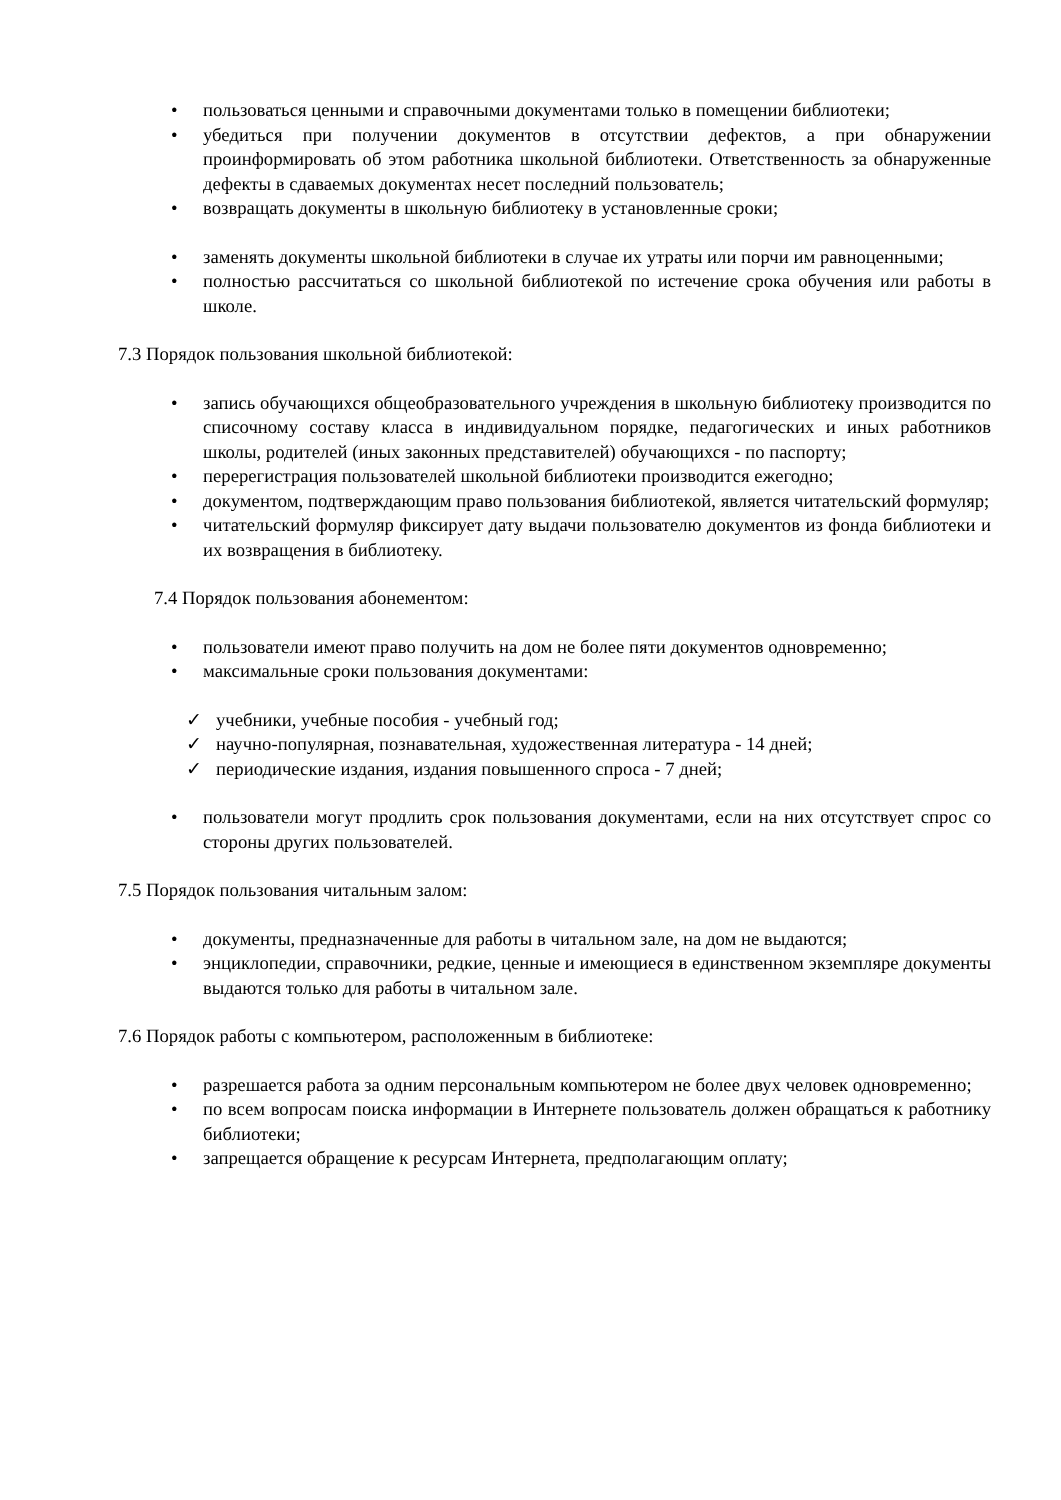• пользоваться ценными и справочными документами только в помещении библиотеки;
• убедиться при получении документов в отсутствии дефектов, а при обнаружении проинформировать об этом работника школьной библиотеки. Ответственность за обнаруженные дефекты в сдаваемых документах несет последний пользователь;
• возвращать документы в школьную библиотеку в установленные сроки;
• заменять документы школьной библиотеки в случае их утраты или порчи им равноценными;
• полностью рассчитаться со школьной библиотекой по истечение срока обучения или работы в школе.
7.3 Порядок пользования школьной библиотекой:
• запись обучающихся общеобразовательного учреждения в школьную библиотеку производится по списочному составу класса в индивидуальном порядке, педагогических и иных работников школы, родителей (иных законных представителей) обучающихся - по паспорту;
• перерегистрация пользователей школьной библиотеки производится ежегодно;
• документом, подтверждающим право пользования библиотекой, является читательский формуляр;
• читательский формуляр фиксирует дату выдачи пользователю документов из фонда библиотеки и их возвращения в библиотеку.
7.4 Порядок пользования абонементом:
• пользователи имеют право получить на дом не более пяти документов одновременно;
• максимальные сроки пользования документами:
✓ учебники, учебные пособия - учебный год;
✓ научно-популярная, познавательная, художественная литература - 14 дней;
✓ периодические издания, издания повышенного спроса - 7 дней;
• пользователи могут продлить срок пользования документами, если на них отсутствует спрос со стороны других пользователей.
7.5 Порядок пользования читальным залом:
• документы, предназначенные для работы в читальном зале, на дом не выдаются;
• энциклопедии, справочники, редкие, ценные и имеющиеся в единственном экземпляре документы выдаются только для работы в читальном зале.
7.6 Порядок работы с компьютером, расположенным в библиотеке:
• разрешается работа за одним персональным компьютером не более двух человек одновременно;
• по всем вопросам поиска информации в Интернете пользователь должен обращаться к работнику библиотеки;
• запрещается обращение к ресурсам Интернета, предполагающим оплату;